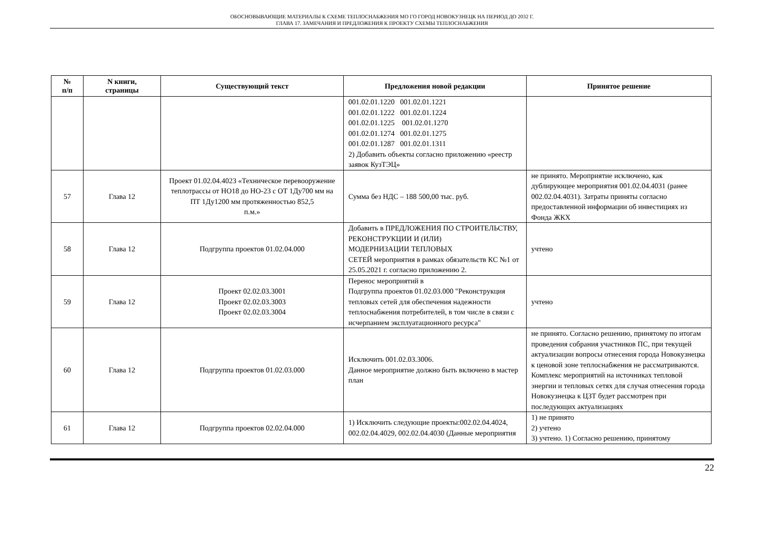ОБОСНОВЫВАЮЩИЕ МАТЕРИАЛЫ К СХЕМЕ ТЕПЛОСНАБЖЕНИЯ МО ГО ГОРОД НОВОКУЗНЕЦК НА ПЕРИОД ДО 2032 Г.
ГЛАВА 17. ЗАМЕЧАНИЯ И ПРЕДЛОЖЕНИЯ К ПРОЕКТУ СХЕМЫ ТЕПЛОСНАБЖЕНИЯ
| № п/п | N книги, страницы | Существующий текст | Предложения новой редакции | Принятое решение |
| --- | --- | --- | --- | --- |
| | | | 001.02.01.1220 001.02.01.1221 001.02.01.1222 001.02.01.1224 001.02.01.1225 001.02.01.1270 001.02.01.1274 001.02.01.1275 001.02.01.1287 001.02.01.1311 2) Добавить объекты согласно приложению «реестр заявок КузТЭЦ» | |
| 57 | Глава 12 | Проект 01.02.04.4023 «Техническое перевооружение теплотрассы от НО18 до НО-23 с ОТ 1Ду700 мм на ПТ 1Ду1200 мм протяженностью 852,5 п.м.» | Сумма без НДС – 188 500,00 тыс. руб. | не принято. Мероприятие исключено, как дублирующее мероприятия 001.02.04.4031 (ранее 002.02.04.4031). Затраты приняты согласно предоставленной информации об инвестициях из Фонда ЖКХ |
| 58 | Глава 12 | Подгруппа проектов 01.02.04.000 | Добавить в ПРЕДЛОЖЕНИЯ ПО СТРОИТЕЛЬСТВУ, РЕКОНСТРУКЦИИ И (ИЛИ) МОДЕРНИЗАЦИИ ТЕПЛОВЫХ СЕТЕЙ мероприятия в рамках обязательств КС №1 от 25.05.2021 г. согласно приложению 2. | учтено |
| 59 | Глава 12 | Проект 02.02.03.3001 Проект 02.02.03.3003 Проект 02.02.03.3004 | Перенос мероприятий в Подгруппа проектов 01.02.03.000 "Реконструкция тепловых сетей для обеспечения надежности теплоснабжения потребителей, в том числе в связи с исчерпанием эксплуатационного ресурса" | учтено |
| 60 | Глава 12 | Подгруппа проектов 01.02.03.000 | Исключить 001.02.03.3006. Данное мероприятие должно быть включено в мастер план | не принято. Согласно решению, принятому по итогам проведения собрания участников ПС, при текущей актуализации вопросы отнесения города Новокузнецка к ценовой зоне теплоснабжения не рассматриваются. Комплекс мероприятий на источниках тепловой энергии и тепловых сетях для случая отнесения города Новокузнецка к ЦЗТ будет рассмотрен при последующих актуализациях |
| 61 | Глава 12 | Подгруппа проектов 02.02.04.000 | 1) Исключить следующие проекты:002.02.04.4024, 002.02.04.4029, 002.02.04.4030 (Данные мероприятия | 1) не принято 2) учтено 3) учтено. 1) Согласно решению, принятому |
22